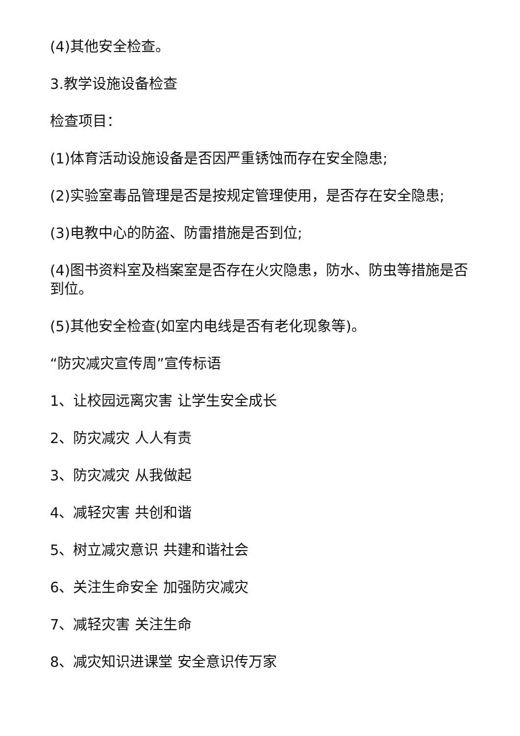(4)其他安全检查。
3.教学设施设备检查
检查项目：
(1)体育活动设施设备是否因严重锈蚀而存在安全隐患;
(2)实验室毒品管理是否是按规定管理使用，是否存在安全隐患;
(3)电教中心的防盗、防雷措施是否到位;
(4)图书资料室及档案室是否存在火灾隐患，防水、防虫等措施是否到位。
(5)其他安全检查(如室内电线是否有老化现象等)。
“防灾减灾宣传周”宣传标语
1、让校园远离灾害 让学生安全成长
2、防灾减灾 人人有责
3、防灾减灾 从我做起
4、减轻灾害 共创和谐
5、树立减灾意识 共建和谐社会
6、关注生命安全 加强防灾减灾
7、减轻灾害 关注生命
8、减灾知识进课堂 安全意识传万家